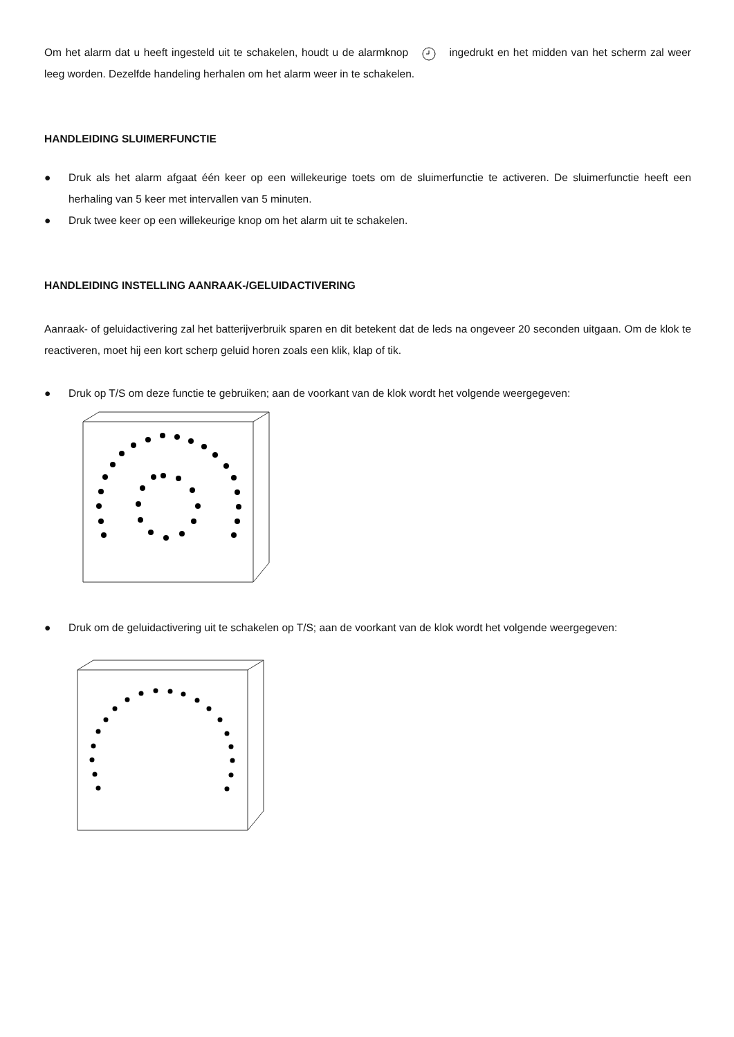Om het alarm dat u heeft ingesteld uit te schakelen, houdt u de alarmknop ingedrukt en het midden van het scherm zal weer leeg worden. Dezelfde handeling herhalen om het alarm weer in te schakelen.
HANDLEIDING SLUIMERFUNCTIE
● Druk als het alarm afgaat één keer op een willekeurige toets om de sluimerfunctie te activeren. De sluimerfunctie heeft een herhaling van 5 keer met intervallen van 5 minuten.
● Druk twee keer op een willekeurige knop om het alarm uit te schakelen.
HANDLEIDING INSTELLING AANRAAK-/GELUIDACTIVERING
Aanraak- of geluidactivering zal het batterijverbruik sparen en dit betekent dat de leds na ongeveer 20 seconden uitgaan. Om de klok te reactiveren, moet hij een kort scherp geluid horen zoals een klik, klap of tik.
● Druk op T/S om deze functie te gebruiken; aan de voorkant van de klok wordt het volgende weergegeven:
● Druk om de geluidactivering uit te schakelen op T/S; aan de voorkant van de klok wordt het volgende weergegeven: